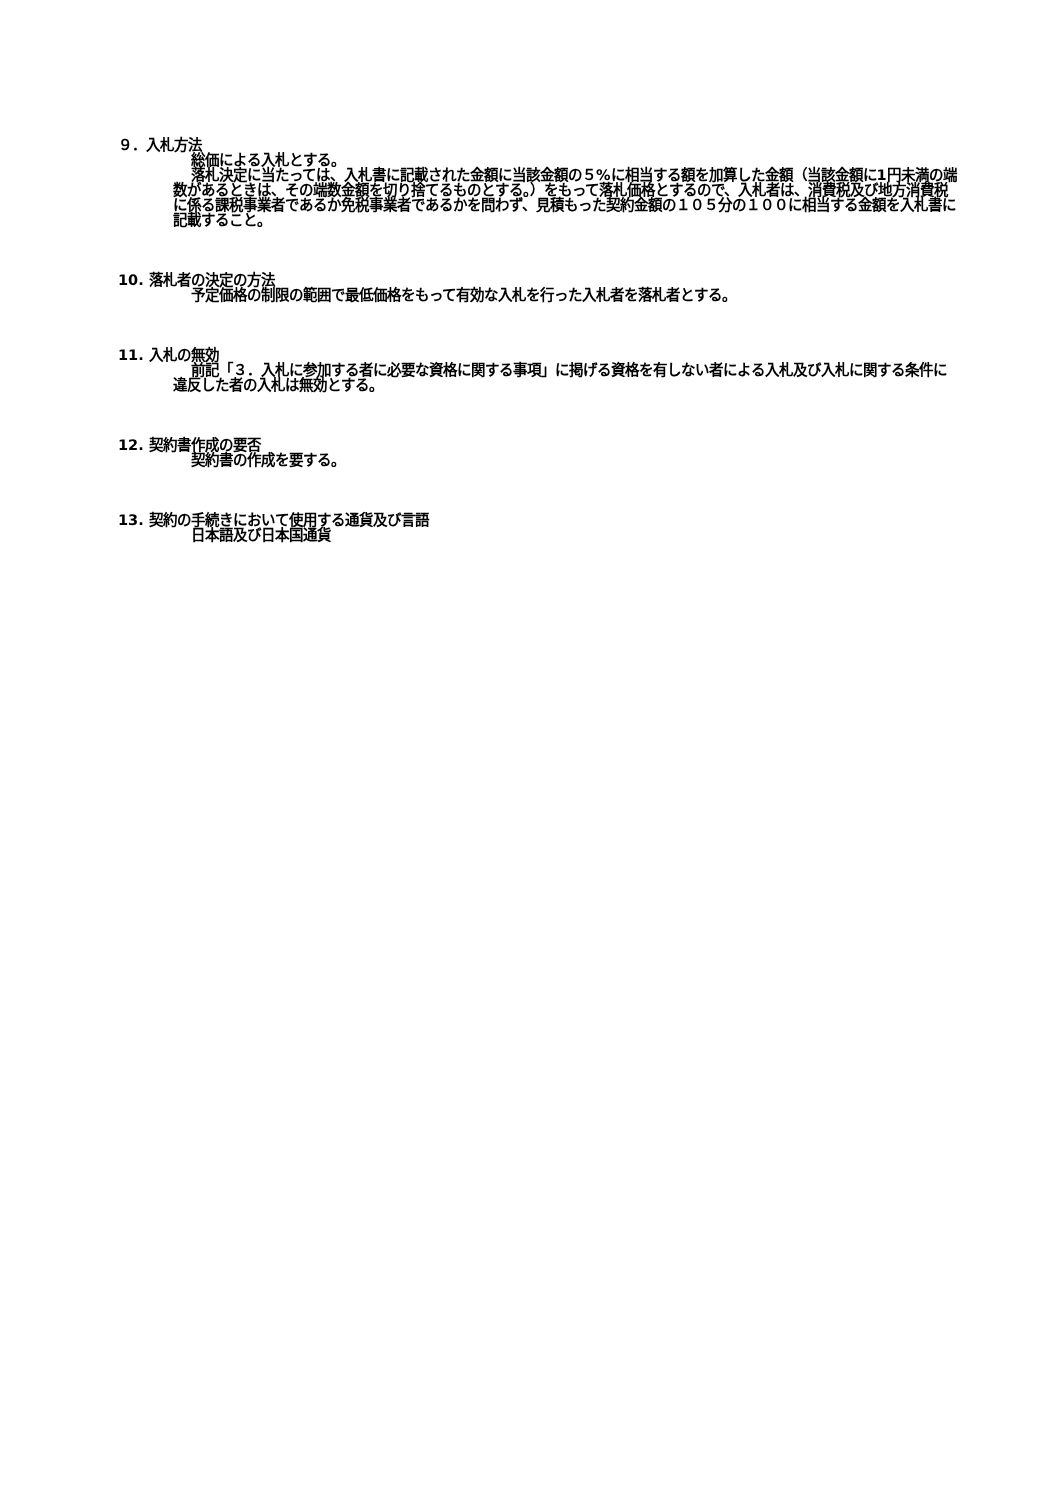９．入札方法
総価による入札とする。
落札決定に当たっては、入札書に記載された金額に当該金額の５%に相当する額を加算した金額（当該金額に1円未満の端数があるときは、その端数金額を切り捨てるものとする。）をもって落札価格とするので、入札者は、消費税及び地方消費税に係る課税事業者であるか免税事業者であるかを問わず、見積もった契約金額の１０５分の１００に相当する金額を入札書に記載すること。
10. 落札者の決定の方法
予定価格の制限の範囲で最低価格をもって有効な入札を行った入札者を落札者とする。
11. 入札の無効
前記「３．入札に参加する者に必要な資格に関する事項」に掲げる資格を有しない者による入札及び入札に関する条件に違反した者の入札は無効とする。
12. 契約書作成の要否
契約書の作成を要する。
13. 契約の手続きにおいて使用する通貨及び言語
日本語及び日本国通貨